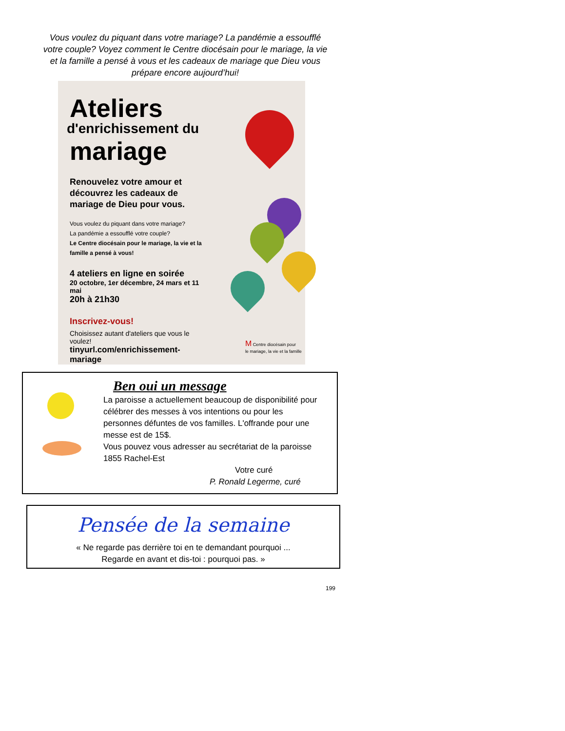Vous voulez du piquant dans votre mariage? La pandémie a essoufflé votre couple? Voyez comment le Centre diocésain pour le mariage, la vie et la famille a pensé à vous et les cadeaux de mariage que Dieu vous prépare encore aujourd’hui!
Ateliers
d'enrichissement du
mariage
Renouvelez votre amour et découvrez les cadeaux de mariage de Dieu pour vous.
Vous voulez du piquant dans votre mariage?
La pandémie a essoufflé votre couple?
Le Centre diocésain pour le mariage, la vie et la famille a pensé à vous!
4 ateliers en ligne en soirée
20 octobre, 1er décembre, 24 mars et 11 mai
20h à 21h30
Inscrivez-vous!
Choisissez autant d'ateliers que vous le voulez!
tinyurl.com/enrichissement-mariage
M Centre diocésain pour
le mariage, la vie et la famille
Ben oui un message
La paroisse a actuellement beaucoup de disponibilité pour célébrer des messes à vos intentions ou pour les personnes défuntes de vos familles. L'offrande pour une messe est de 15$.
Vous pouvez vous adresser au secrétariat de la paroisse 1855 Rachel-Est
Votre curé
P. Ronald Legerme, curé
Pensée de la semaine
« Ne regarde pas derrière toi en te demandant pourquoi ...
Regarde en avant et dis-toi : pourquoi pas. »
199